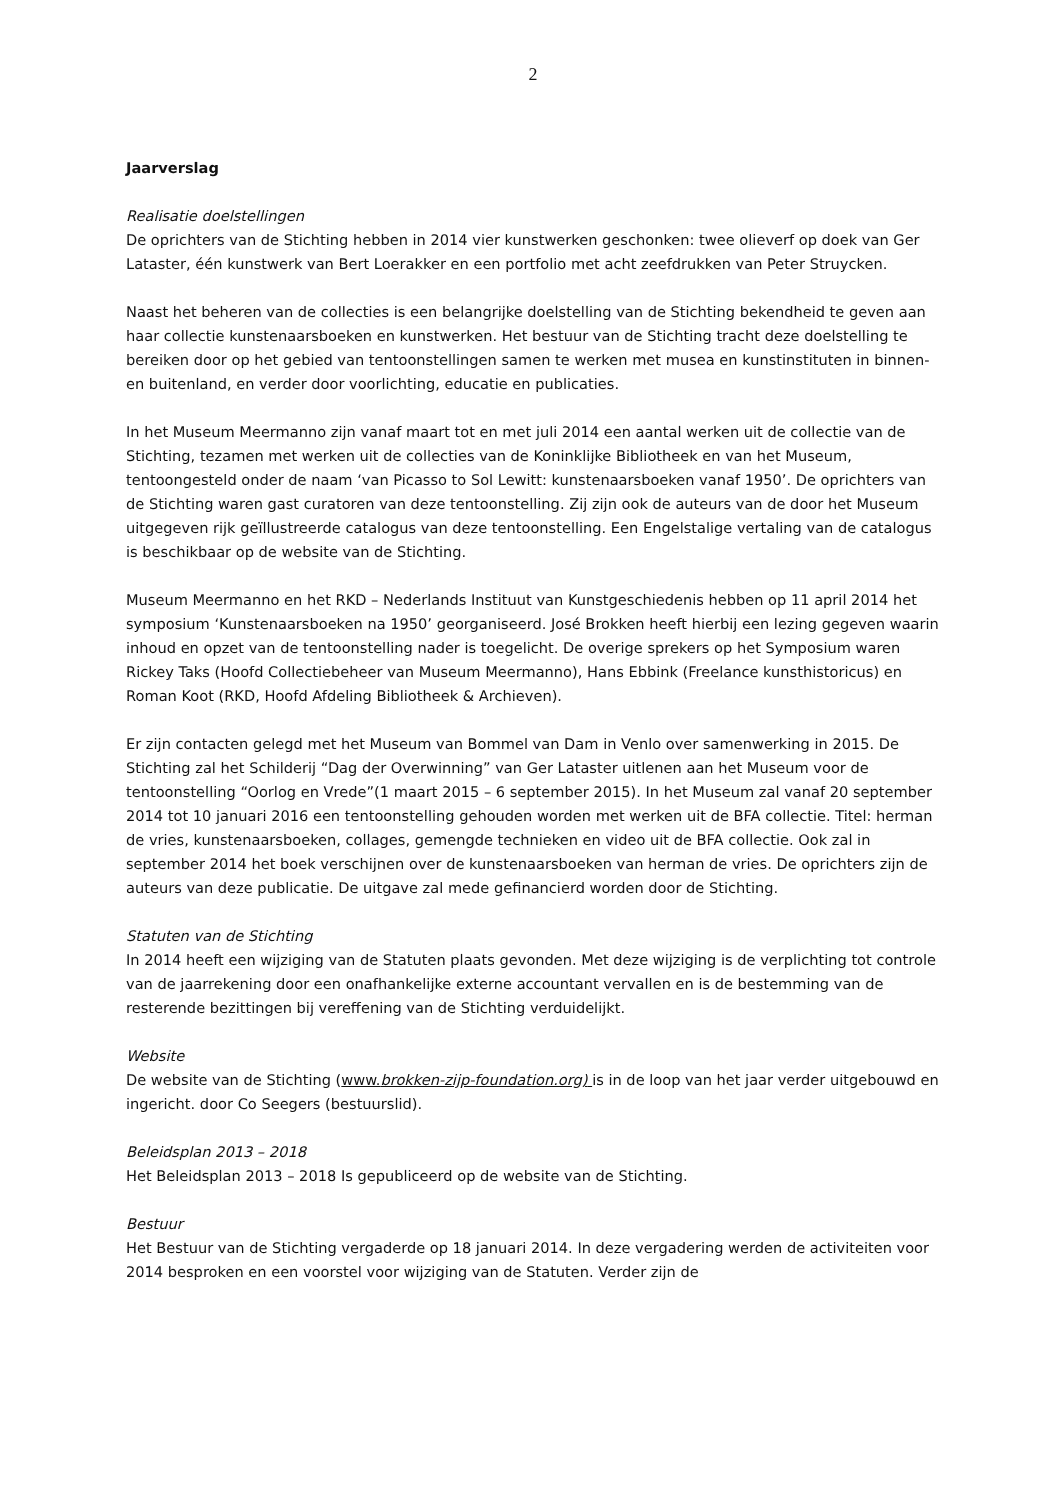2
Jaarverslag
Realisatie doelstellingen
De oprichters van de Stichting hebben in 2014 vier kunstwerken geschonken: twee olieverf op doek van Ger Lataster, één kunstwerk van Bert Loerakker en een portfolio met acht zeefdrukken van Peter Struycken.
Naast het beheren van de collecties is een belangrijke doelstelling van de Stichting bekendheid te geven aan haar collectie kunstenaarsboeken en kunstwerken. Het bestuur van de Stichting tracht deze doelstelling te bereiken door op het gebied van tentoonstellingen samen te werken met musea en kunstinstituten in binnen- en buitenland, en verder door voorlichting, educatie en publicaties.
In het Museum Meermanno zijn vanaf maart tot en met juli 2014 een aantal werken uit de collectie van de Stichting, tezamen met werken uit de collecties van de Koninklijke Bibliotheek en van het Museum, tentoongesteld onder de naam ‘van Picasso to Sol Lewitt: kunstenaarsboeken vanaf 1950’. De oprichters van de Stichting waren gast curatoren van deze tentoonstelling. Zij zijn ook de auteurs van de door het Museum uitgegeven rijk geïllustreerde catalogus van deze tentoonstelling. Een Engelstalige vertaling van de catalogus is beschikbaar op de website van de Stichting.
Museum Meermanno en het RKD – Nederlands Instituut van Kunstgeschiedenis hebben op 11 april 2014 het symposium ‘Kunstenaarsboeken na 1950’ georganiseerd. José Brokken heeft hierbij een lezing gegeven waarin inhoud en opzet van de tentoonstelling nader is toegelicht. De overige sprekers op het Symposium waren Rickey Taks (Hoofd Collectiebeheer van Museum Meermanno), Hans Ebbink (Freelance kunsthistoricus) en Roman Koot (RKD, Hoofd Afdeling Bibliotheek & Archieven).
Er zijn contacten gelegd met het Museum van Bommel van Dam in Venlo over samenwerking in 2015. De Stichting zal het Schilderij “Dag der Overwinning” van Ger Lataster uitlenen aan het Museum voor de tentoonstelling “Oorlog en Vrede”(1 maart 2015 – 6 september 2015). In het Museum zal vanaf 20 september 2014 tot 10 januari 2016 een tentoonstelling gehouden worden met werken uit de BFA collectie. Titel: herman de vries, kunstenaarsboeken, collages, gemengde technieken en video uit de BFA collectie. Ook zal in september 2014 het boek verschijnen over de kunstenaarsboeken van herman de vries. De oprichters zijn de auteurs van deze publicatie. De uitgave zal mede gefinancierd worden door de Stichting.
Statuten van de Stichting
In 2014 heeft een wijziging van de Statuten plaats gevonden. Met deze wijziging is de verplichting tot controle van de jaarrekening door een onafhankelijke externe accountant vervallen en is de bestemming van de resterende bezittingen bij vereffening van de Stichting verduidelijkt.
Website
De website van de Stichting (www.brokken-zijp-foundation.org) is in de loop van het jaar verder uitgebouwd en ingericht. door Co Seegers (bestuurslid).
Beleidsplan 2013 – 2018
Het Beleidsplan 2013 – 2018 Is gepubliceerd op de website van de Stichting.
Bestuur
Het Bestuur van de Stichting vergaderde op 18 januari 2014. In deze vergadering werden de activiteiten voor 2014 besproken en een voorstel voor wijziging van de Statuten. Verder zijn de